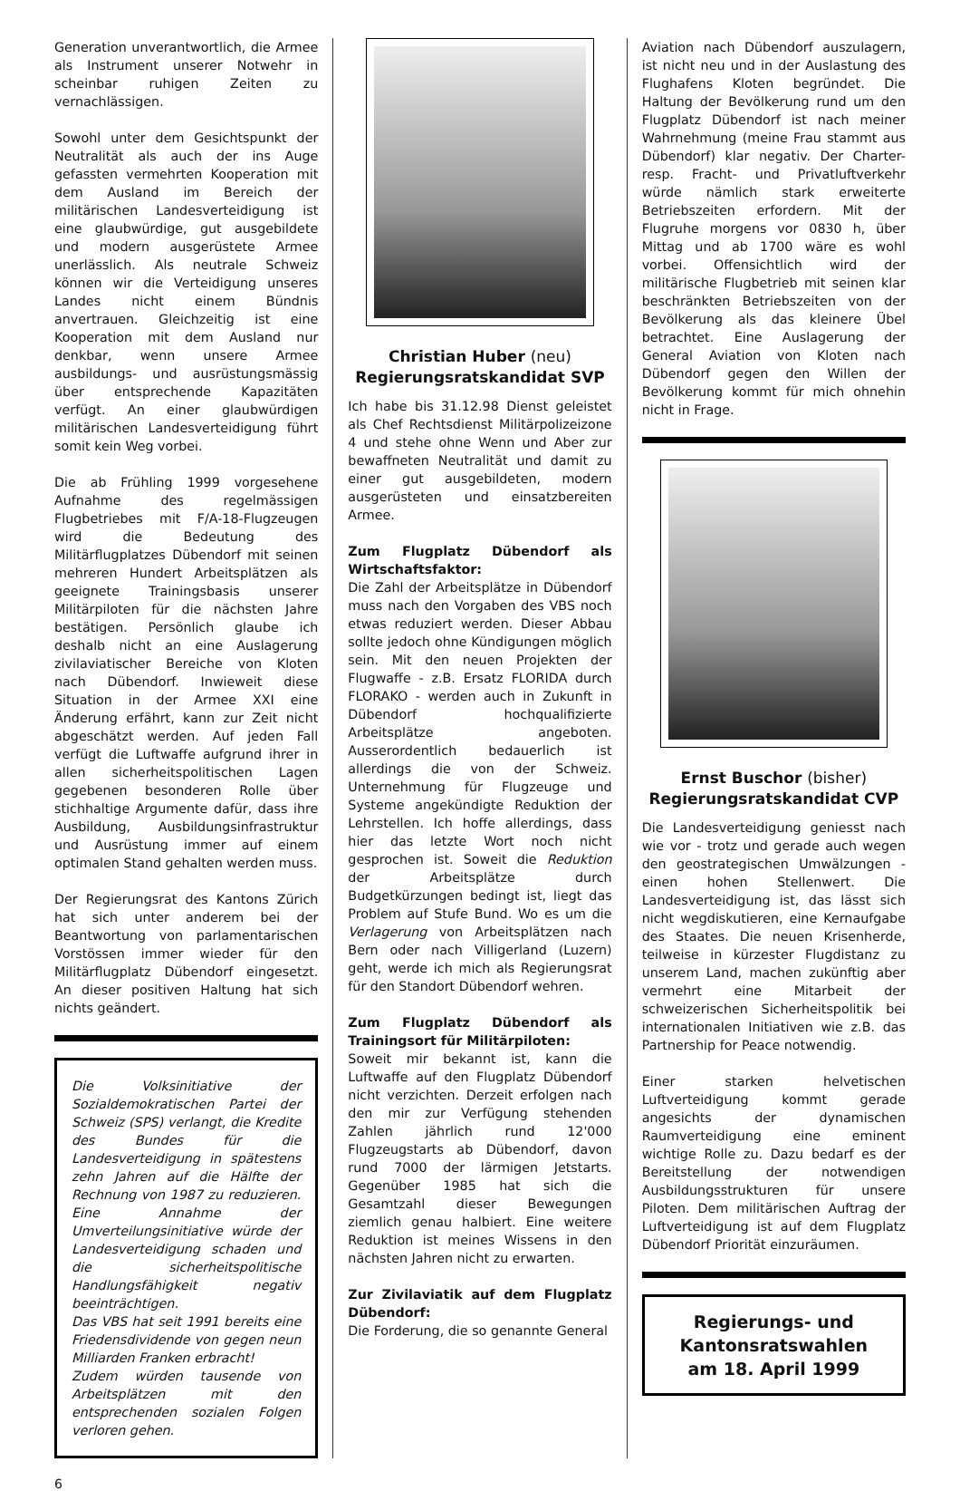Generation unverantwortlich, die Armee als Instrument unserer Notwehr in scheinbar ruhigen Zeiten zu vernachlässigen.
Sowohl unter dem Gesichtspunkt der Neutralität als auch der ins Auge gefassten vermehrten Kooperation mit dem Ausland im Bereich der militärischen Landesverteidigung ist eine glaubwürdige, gut ausgebildete und modern ausgerüstete Armee unerlässlich. Als neutrale Schweiz können wir die Verteidigung unseres Landes nicht einem Bündnis anvertrauen. Gleichzeitig ist eine Kooperation mit dem Ausland nur denkbar, wenn unsere Armee ausbildungs- und ausrüstungsmässig über entsprechende Kapazitäten verfügt. An einer glaubwürdigen militärischen Landesverteidigung führt somit kein Weg vorbei.
Die ab Frühling 1999 vorgesehene Aufnahme des regelmässigen Flugbetriebes mit F/A-18-Flugzeugen wird die Bedeutung des Militärflugplatzes Dübendorf mit seinen mehreren Hundert Arbeitsplätzen als geeignete Trainingsbasis unserer Militärpiloten für die nächsten Jahre bestätigen. Persönlich glaube ich deshalb nicht an eine Auslagerung zivilaviatischer Bereiche von Kloten nach Dübendorf. Inwieweit diese Situation in der Armee XXI eine Änderung erfährt, kann zur Zeit nicht abgeschätzt werden. Auf jeden Fall verfügt die Luftwaffe aufgrund ihrer in allen sicherheitspolitischen Lagen gegebenen besonderen Rolle über stichhaltige Argumente dafür, dass ihre Ausbildung, Ausbildungsinfrastruktur und Ausrüstung immer auf einem optimalen Stand gehalten werden muss.
Der Regierungsrat des Kantons Zürich hat sich unter anderem bei der Beantwortung von parlamentarischen Vorstössen immer wieder für den Militärflugplatz Dübendorf eingesetzt. An dieser positiven Haltung hat sich nichts geändert.
Die Volksinitiative der Sozialdemokratischen Partei der Schweiz (SPS) verlangt, die Kredite des Bundes für die Landesverteidigung in spätestens zehn Jahren auf die Hälfte der Rechnung von 1987 zu reduzieren. Eine Annahme der Umverteilungsinitiative würde der Landesverteidigung schaden und die sicherheitspolitische Handlungsfähigkeit negativ beeinträchtigen.
Das VBS hat seit 1991 bereits eine Friedensdividende von gegen neun Milliarden Franken erbracht!
Zudem würden tausende von Arbeitsplätzen mit den entsprechenden sozialen Folgen verloren gehen.
Christian Huber (neu)
Regierungsratskandidat SVP
Ich habe bis 31.12.98 Dienst geleistet als Chef Rechtsdienst Militärpolizeizone 4 und stehe ohne Wenn und Aber zur bewaffneten Neutralität und damit zu einer gut ausgebildeten, modern ausgerüsteten und einsatzbereiten Armee.
Zum Flugplatz Dübendorf als Wirtschaftsfaktor:
Die Zahl der Arbeitsplätze in Dübendorf muss nach den Vorgaben des VBS noch etwas reduziert werden. Dieser Abbau sollte jedoch ohne Kündigungen möglich sein. Mit den neuen Projekten der Flugwaffe - z.B. Ersatz FLORIDA durch FLORAKO - werden auch in Zukunft in Dübendorf hochqualifizierte Arbeitsplätze angeboten. Ausserordentlich bedauerlich ist allerdings die von der Schweiz. Unternehmung für Flugzeuge und Systeme angekündigte Reduktion der Lehrstellen. Ich hoffe allerdings, dass hier das letzte Wort noch nicht gesprochen ist. Soweit die Reduktion der Arbeitsplätze durch Budgetkürzungen bedingt ist, liegt das Problem auf Stufe Bund. Wo es um die Verlagerung von Arbeitsplätzen nach Bern oder nach Villigerland (Luzern) geht, werde ich mich als Regierungsrat für den Standort Dübendorf wehren.
Zum Flugplatz Dübendorf als Trainingsort für Militärpiloten:
Soweit mir bekannt ist, kann die Luftwaffe auf den Flugplatz Dübendorf nicht verzichten. Derzeit erfolgen nach den mir zur Verfügung stehenden Zahlen jährlich rund 12'000 Flugzeugstarts ab Dübendorf, davon rund 7000 der lärmigen Jetstarts. Gegenüber 1985 hat sich die Gesamtzahl dieser Bewegungen ziemlich genau halbiert. Eine weitere Reduktion ist meines Wissens in den nächsten Jahren nicht zu erwarten.
Zur Zivilaviatik auf dem Flugplatz Dübendorf:
Die Forderung, die so genannte General
Aviation nach Dübendorf auszulagern, ist nicht neu und in der Auslastung des Flughafens Kloten begründet. Die Haltung der Bevölkerung rund um den Flugplatz Dübendorf ist nach meiner Wahrnehmung (meine Frau stammt aus Dübendorf) klar negativ. Der Charter- resp. Fracht- und Privatluftverkehr würde nämlich stark erweiterte Betriebszeiten erfordern. Mit der Flugruhe morgens vor 0830 h, über Mittag und ab 1700 wäre es wohl vorbei. Offensichtlich wird der militärische Flugbetrieb mit seinen klar beschränkten Betriebszeiten von der Bevölkerung als das kleinere Übel betrachtet. Eine Auslagerung der General Aviation von Kloten nach Dübendorf gegen den Willen der Bevölkerung kommt für mich ohnehin nicht in Frage.
Ernst Buschor (bisher)
Regierungsratskandidat CVP
Die Landesverteidigung geniesst nach wie vor - trotz und gerade auch wegen den geostrategischen Umwälzungen - einen hohen Stellenwert. Die Landesverteidigung ist, das lässt sich nicht wegdiskutieren, eine Kernaufgabe des Staates. Die neuen Krisenherde, teilweise in kürzester Flugdistanz zu unserem Land, machen zukünftig aber vermehrt eine Mitarbeit der schweizerischen Sicherheitspolitik bei internationalen Initiativen wie z.B. das Partnership for Peace notwendig.
Einer starken helvetischen Luftverteidigung kommt gerade angesichts der dynamischen Raumverteidigung eine eminent wichtige Rolle zu. Dazu bedarf es der Bereitstellung der notwendigen Ausbildungsstrukturen für unsere Piloten. Dem militärischen Auftrag der Luftverteidigung ist auf dem Flugplatz Dübendorf Priorität einzuräumen.
Regierungs- und
Kantonsratswahlen
am 18. April 1999
6